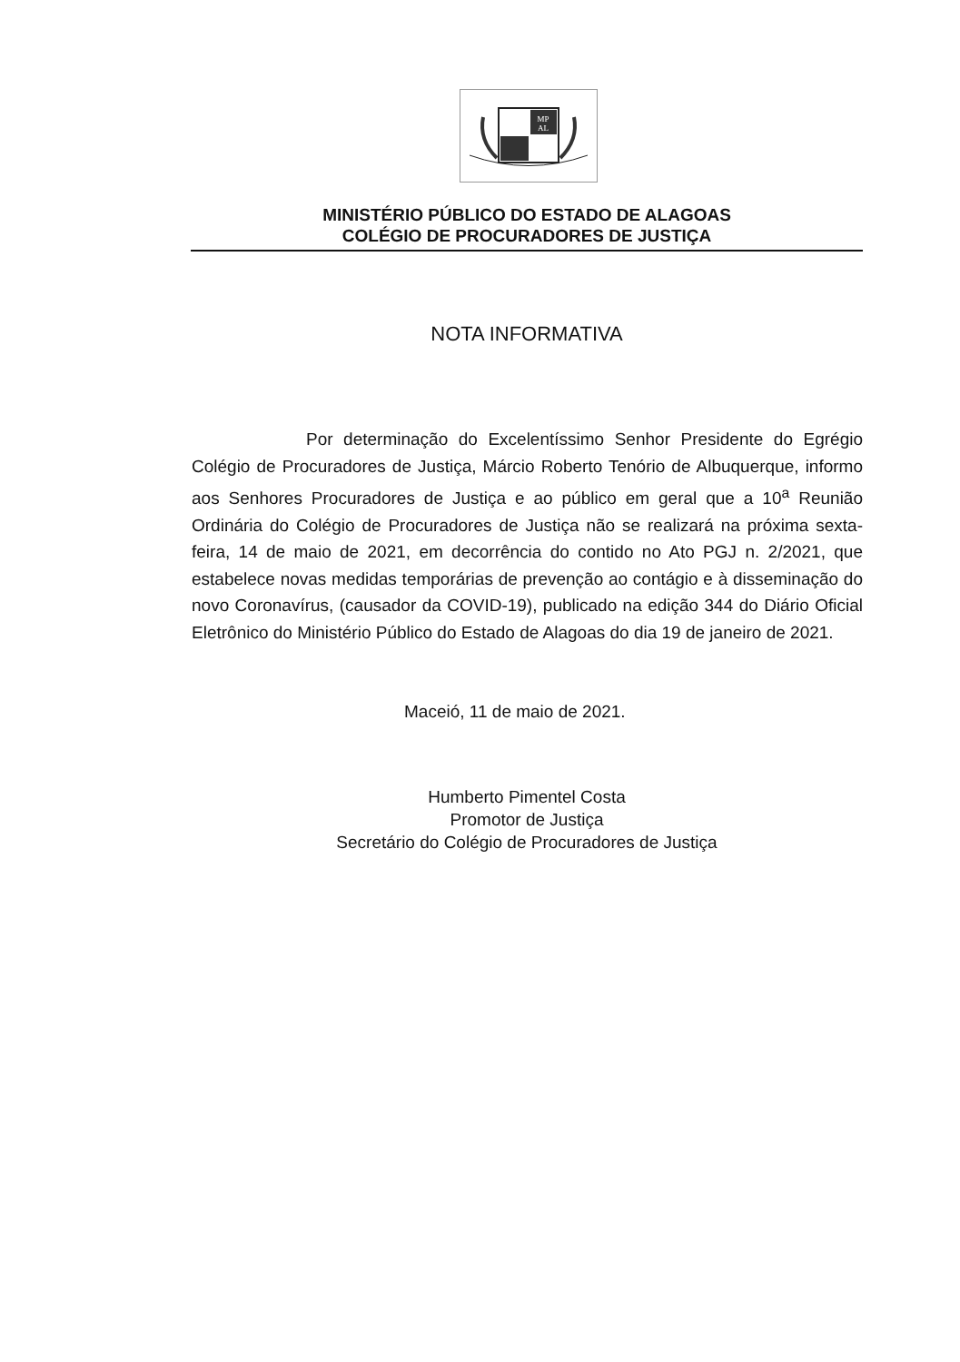MP
AL
MINISTÉRIO PÚBLICO DO ESTADO DE ALAGOAS
COLÉGIO DE PROCURADORES DE JUSTIÇA
NOTA INFORMATIVA
Por determinação do Excelentíssimo Senhor Presidente do Egrégio Colégio de Procuradores de Justiça, Márcio Roberto Tenório de Albuquerque, informo aos Senhores Procuradores de Justiça e ao público em geral que a 10<sup>a</sup> Reunião Ordinária do Colégio de Procuradores de Justiça não se realizará na próxima sexta-feira, 14 de maio de 2021, em decorrência do contido no Ato PGJ n. 2/2021, que estabelece novas medidas temporárias de prevenção ao contágio e à disseminação do novo Coronavírus, (causador da COVID-19), publicado na edição 344 do Diário Oficial Eletrônico do Ministério Público do Estado de Alagoas do dia 19 de janeiro de 2021.
Maceió, 11 de maio de 2021.
Humberto Pimentel Costa
Promotor de Justiça
Secretário do Colégio de Procuradores de Justiça